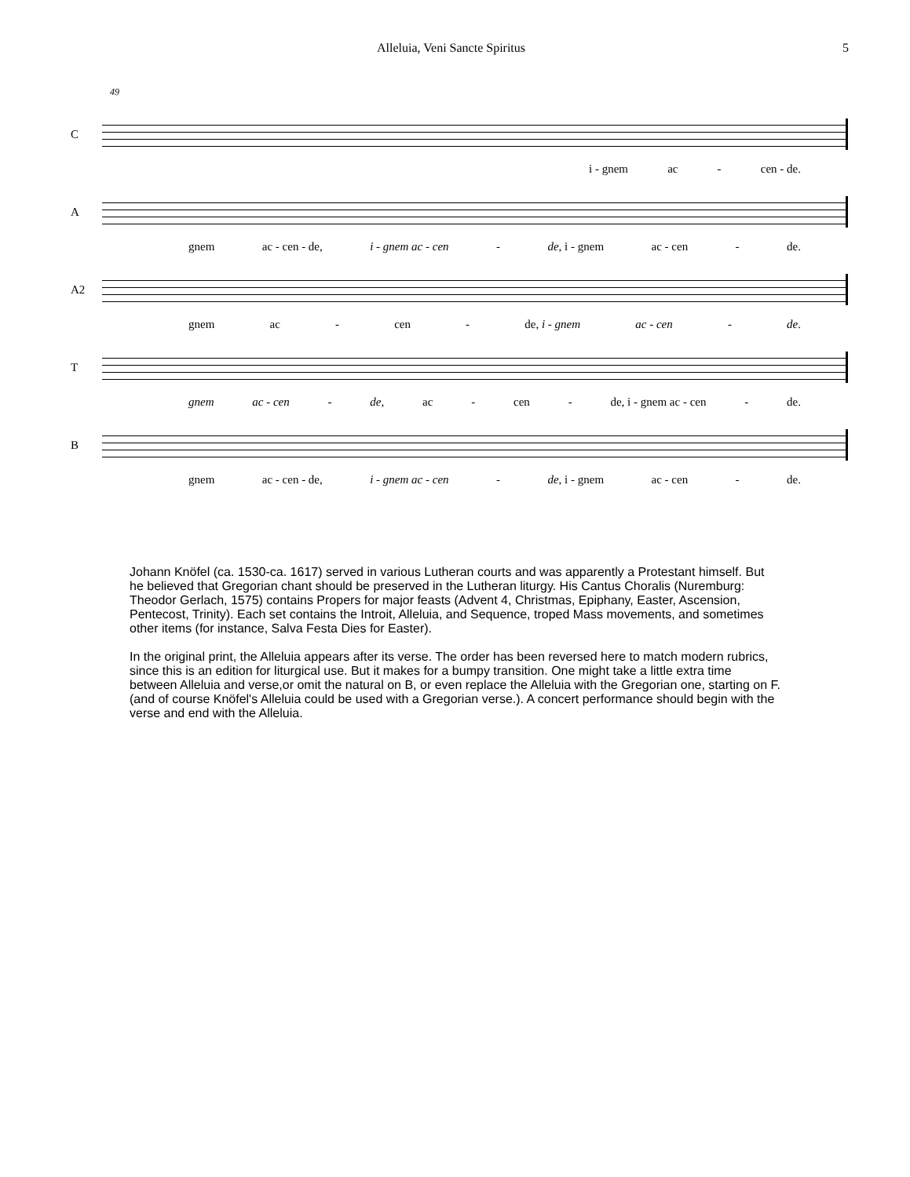Alleluia, Veni Sancte Spiritus 5
49
C
i - gnem ac - cen - de.
A
gnem ac - cen - de, i - gnem ac - cen - de, i - gnem ac - cen - de.
A2
gnem ac - cen - de, i - gnem ac - cen - de.
T
gnem ac - cen - de, ac - cen - de, i - gnem ac - cen - de.
B
gnem ac - cen - de, i - gnem ac - cen - de, i - gnem ac - cen - de.
Johann Knöfel (ca. 1530-ca. 1617) served in various Lutheran courts and was apparently a Protestant himself. But he believed that Gregorian chant should be preserved in the Lutheran liturgy. His Cantus Choralis (Nuremburg: Theodor Gerlach, 1575) contains Propers for major feasts (Advent 4, Christmas, Epiphany, Easter, Ascension, Pentecost, Trinity). Each set contains the Introit, Alleluia, and Sequence, troped Mass movements, and sometimes other items (for instance, Salva Festa Dies for Easter).
In the original print, the Alleluia appears after its verse. The order has been reversed here to match modern rubrics, since this is an edition for liturgical use. But it makes for a bumpy transition. One might take a little extra time between Alleluia and verse,or omit the natural on B, or even replace the Alleluia with the Gregorian one, starting on F. (and of course Knöfel's Alleluia could be used with a Gregorian verse.). A concert performance should begin with the verse and end with the Alleluia.